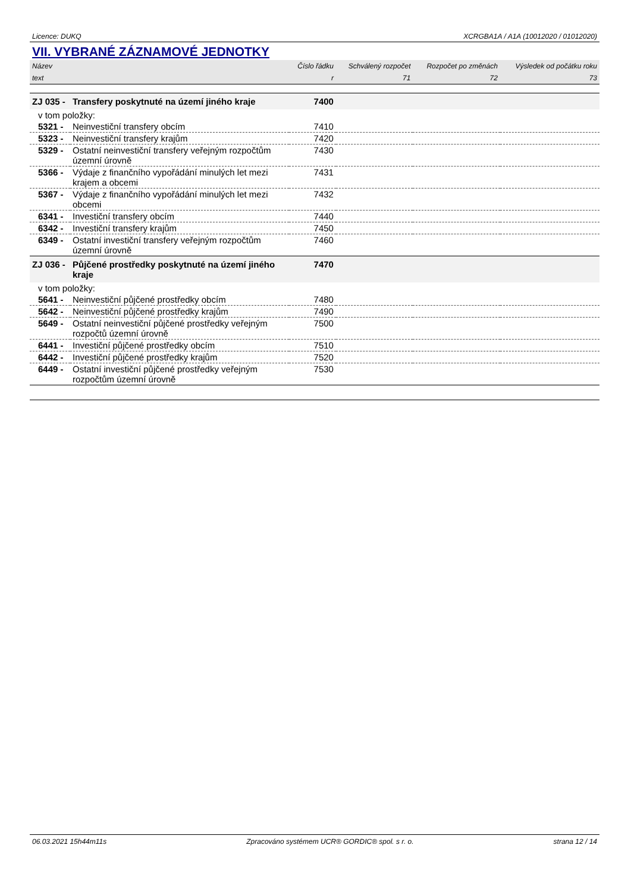Licence: DUKQ XCRGBA1A / A1A (10012020 / 01012020)
VII. VYBRANÉ ZÁZNAMOVÉ JEDNOTKY
| Název | | Číslo řádku | Schválený rozpočet | Rozpočet po změnách | Výsledek od počátku roku |
| --- | --- | --- | --- | --- | --- |
| text | | r | 71 | 72 | 73 |
| ZJ 035 - | Transfery poskytnuté na území jiného kraje | 7400 | | | |
| v tom položky: | | | | | |
| 5321 - | Neinvestiční transfery obcím | 7410 | | | |
| 5323 - | Neinvestiční transfery krajům | 7420 | | | |
| 5329 - | Ostatní neinvestiční transfery veřejným rozpočtům územní úrovně | 7430 | | | |
| 5366 - | Výdaje z finančního vypořádání minulých let mezi krajem a obcemi | 7431 | | | |
| 5367 - | Výdaje z finančního vypořádání minulých let mezi obcemi | 7432 | | | |
| 6341 - | Investiční transfery obcím | 7440 | | | |
| 6342 - | Investiční transfery krajům | 7450 | | | |
| 6349 - | Ostatní investiční transfery veřejným rozpočtům územní úrovně | 7460 | | | |
| ZJ 036 - | Půjčené prostředky poskytnuté na území jiného kraje | 7470 | | | |
| v tom položky: | | | | | |
| 5641 - | Neinvestiční půjčené prostředky obcím | 7480 | | | |
| 5642 - | Neinvestiční půjčené prostředky krajům | 7490 | | | |
| 5649 - | Ostatní neinvestiční půjčené prostředky veřejným rozpočtů územní úrovně | 7500 | | | |
| 6441 - | Investiční půjčené prostředky obcím | 7510 | | | |
| 6442 - | Investiční půjčené prostředky krajům | 7520 | | | |
| 6449 - | Ostatní investiční půjčené prostředky veřejným rozpočtům územní úrovně | 7530 | | | |
06.03.2021 15h44m11s Zpracováno systémem UCR® GORDIC® spol. s r. o. strana 12 / 14